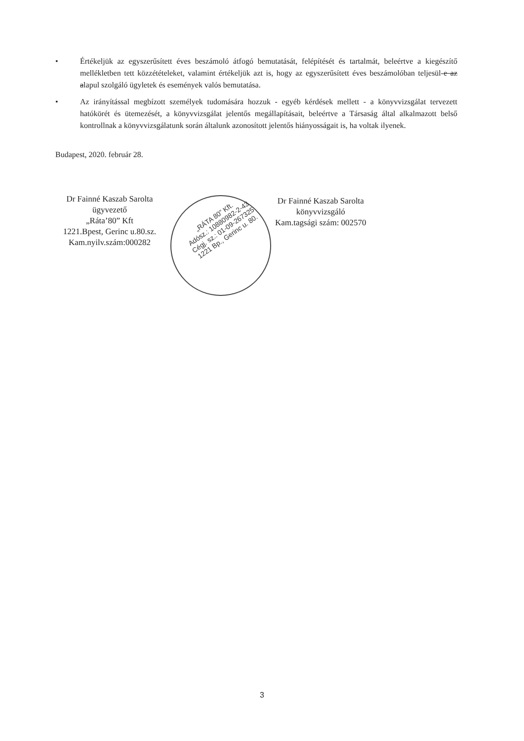• Értékeljük az egyszerűsített éves beszámoló átfogó bemutatását, felépítését és tartalmát, beleértve a kiegészítő mellékletben tett közzétételeket, valamint értékeljük azt is, hogy az egyszerűsített éves beszámolóban teljesül-e az alapul szolgáló ügyletek és események valós bemutatása.
• Az irányítással megbízott személyek tudomására hozzuk - egyéb kérdések mellett - a könyvvizsgálat tervezett hatókörét és ütemezését, a könyvvizsgálat jelentős megállapításait, beleértve a Társaság által alkalmazott belső kontrollnak a könyvvizsgálatunk során általunk azonosított jelentős hiányosságait is, ha voltak ilyenek.
Budapest, 2020. február 28.
Dr Fainné Kaszab Sarolta
ügyvezető
„Ráta’80” Kft
1221.Bpest, Gerinc u.80.sz.
Kam.nyilv.szám:000282
Dr Fainné Kaszab Sarolta
könyvvizsgáló
Kam.tagsági szám: 002570
„RÁTA 80” Kft.
Adósz.: 10880982-2-43
Cégj. sz.: 01-09-267325
1221 Bp., Gerinc u. 80.
3